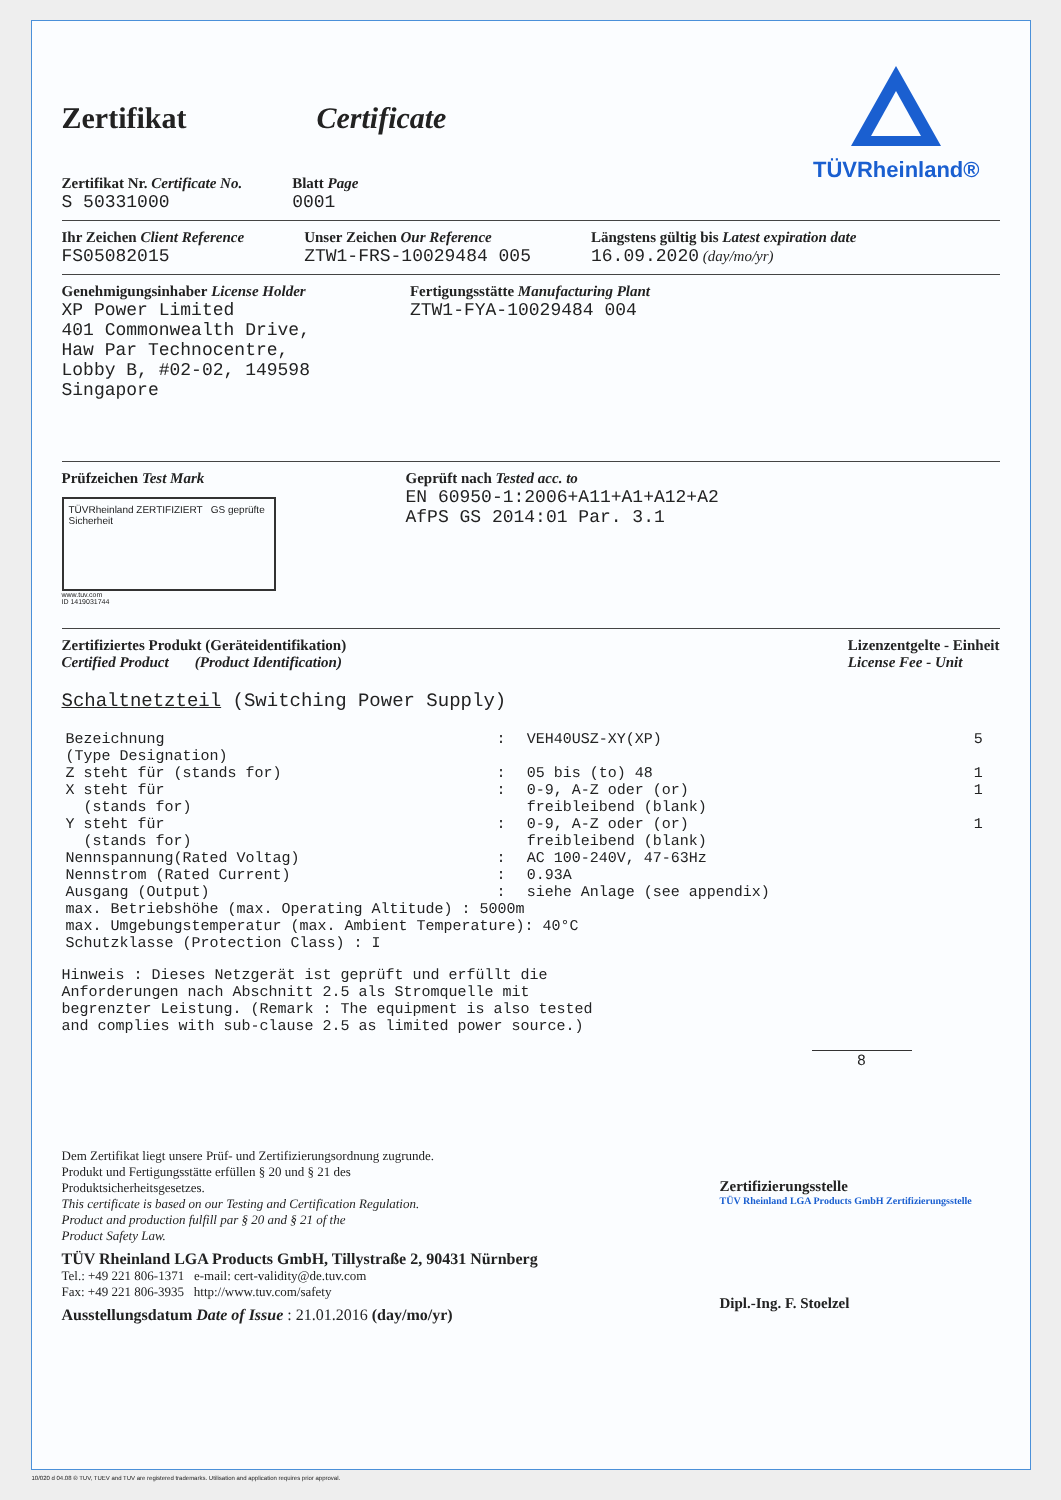TÜVRheinland®
Zertifikat Certificate
Zertifikat Nr. Certificate No.
S 50331000
Blatt Page
0001
Ihr Zeichen Client Reference
FS05082015
Unser Zeichen Our Reference
ZTW1-FRS-10029484 005
Längstens gültig bis Latest expiration date
16.09.2020 (day/mo/yr)
Genehmigungsinhaber License Holder
XP Power Limited
401 Commonwealth Drive,
Haw Par Technocentre,
Lobby B, #02-02, 149598
Singapore
Fertigungsstätte Manufacturing Plant
ZTW1-FYA-10029484 004
Prüfzeichen Test Mark
TÜVRheinland ZERTIFIZIERT GS geprüfte Sicherheit
www.tuv.com
ID 1419031744
Geprüft nach Tested acc. to
EN 60950-1:2006+A11+A1+A12+A2
AfPS GS 2014:01 Par. 3.1
Zertifiziertes Produkt (Geräteidentifikation)
Certified Product (Product Identification)
Lizenzentgelte - Einheit
License Fee - Unit
Schaltnetzteil (Switching Power Supply)
| Bezeichnung (Type Designation) | : | VEH40USZ-XY(XP) | 5 |
| Z steht für (stands for) | : | 05 bis (to) 48 | 1 |
| X steht für (stands for) | : | 0-9, A-Z oder (or) freibleibend (blank) | 1 |
| Y steht für (stands for) | : | 0-9, A-Z oder (or) freibleibend (blank) | 1 |
| Nennspannung(Rated Voltag) | : | AC 100-240V, 47-63Hz | |
| Nennstrom (Rated Current) | : | 0.93A | |
| Ausgang (Output) | : | siehe Anlage (see appendix) | |
| max. Betriebshöhe (max. Operating Altitude) : 5000m max. Umgebungstemperatur (max. Ambient Temperature): 40°C Schutzklasse (Protection Class) : I | | | |
Hinweis : Dieses Netzgerät ist geprüft und erfüllt die
Anforderungen nach Abschnitt 2.5 als Stromquelle mit
begrenzter Leistung. (Remark : The equipment is also tested
and complies with sub-clause 2.5 as limited power source.)
8
Dem Zertifikat liegt unsere Prüf- und Zertifizierungsordnung zugrunde.
Produkt und Fertigungsstätte erfüllen § 20 und § 21 des
Produktsicherheitsgesetzes.
This certificate is based on our Testing and Certification Regulation.
Product and production fulfill par § 20 and § 21 of the
Product Safety Law.
TÜV Rheinland LGA Products GmbH, Tillystraße 2, 90431 Nürnberg
Tel.: +49 221 806-1371 e-mail: cert-validity@de.tuv.com
Fax: +49 221 806-3935 http://www.tuv.com/safety
Ausstellungsdatum Date of Issue : 21.01.2016 (day/mo/yr)
Zertifizierungsstelle
TÜV Rheinland LGA Products GmbH Zertifizierungsstelle
Dipl.-Ing. F. Stoelzel
10/020 d 04.08 ® TUV, TUEV and TUV are registered trademarks. Utilisation and application requires prior approval.